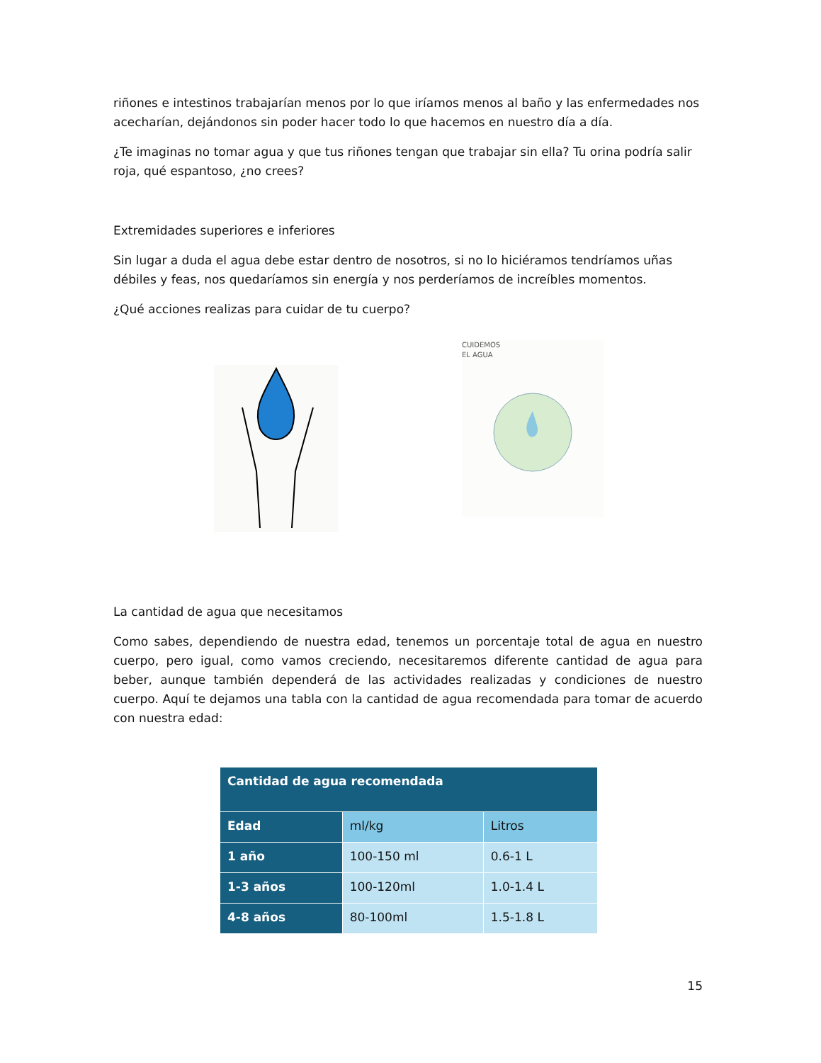riñones e intestinos trabajarían menos por lo que iríamos menos al baño y las enfermedades nos acecharían, dejándonos sin poder hacer todo lo que hacemos en nuestro día a día.
¿Te imaginas no tomar agua y que tus riñones tengan que trabajar sin ella? Tu orina podría salir roja, qué espantoso, ¿no crees?
Extremidades superiores e inferiores
Sin lugar a duda el agua debe estar dentro de nosotros, si no lo hiciéramos tendríamos uñas débiles y feas, nos quedaríamos sin energía y nos perderíamos de increíbles momentos.
¿Qué acciones realizas para cuidar de tu cuerpo?
CUIDEMOS
EL AGUA
La cantidad de agua que necesitamos
Como sabes, dependiendo de nuestra edad, tenemos un porcentaje total de agua en nuestro cuerpo, pero igual, como vamos creciendo, necesitaremos diferente cantidad de agua para beber, aunque también dependerá de las actividades realizadas y condiciones de nuestro cuerpo. Aquí te dejamos una tabla con la cantidad de agua recomendada para tomar de acuerdo con nuestra edad:
| Cantidad de agua recomendada | | |
| --- | --- | --- |
| Edad | ml/kg | Litros |
| 1 año | 100-150 ml | 0.6-1 L |
| 1-3 años | 100-120ml | 1.0-1.4 L |
| 4-8 años | 80-100ml | 1.5-1.8 L |
15